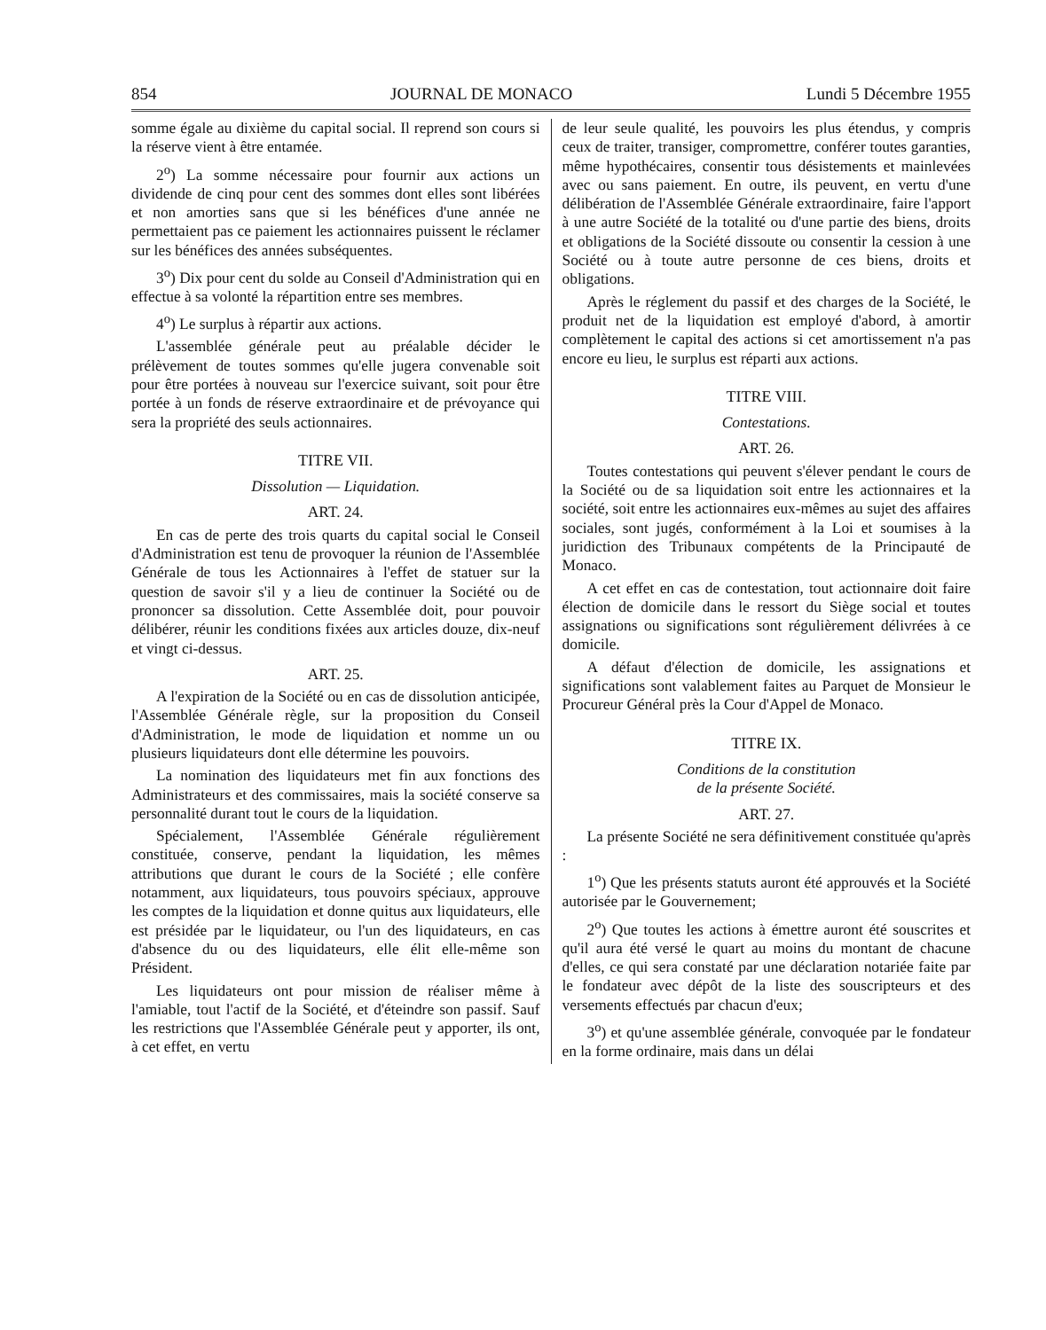854 JOURNAL DE MONACO Lundi 5 Décembre 1955
somme égale au dixième du capital social. Il reprend son cours si la réserve vient à être entamée.
2<sup>o</sup>) La somme nécessaire pour fournir aux actions un dividende de cinq pour cent des sommes dont elles sont libérées et non amorties sans que si les bénéfices d'une année ne permettaient pas ce paiement les actionnaires puissent le réclamer sur les bénéfices des années subséquentes.
3<sup>o</sup>) Dix pour cent du solde au Conseil d'Administration qui en effectue à sa volonté la répartition entre ses membres.
4<sup>o</sup>) Le surplus à répartir aux actions.
L'assemblée générale peut au préalable décider le prélèvement de toutes sommes qu'elle jugera convenable soit pour être portées à nouveau sur l'exercice suivant, soit pour être portée à un fonds de réserve extraordinaire et de prévoyance qui sera la propriété des seuls actionnaires.
TITRE VII.
Dissolution — Liquidation.
ART. 24.
En cas de perte des trois quarts du capital social le Conseil d'Administration est tenu de provoquer la réunion de l'Assemblée Générale de tous les Actionnaires à l'effet de statuer sur la question de savoir s'il y a lieu de continuer la Société ou de prononcer sa dissolution. Cette Assemblée doit, pour pouvoir délibérer, réunir les conditions fixées aux articles douze, dix-neuf et vingt ci-dessus.
ART. 25.
A l'expiration de la Société ou en cas de dissolution anticipée, l'Assemblée Générale règle, sur la proposition du Conseil d'Administration, le mode de liquidation et nomme un ou plusieurs liquidateurs dont elle détermine les pouvoirs.
La nomination des liquidateurs met fin aux fonctions des Administrateurs et des commissaires, mais la société conserve sa personnalité durant tout le cours de la liquidation.
Spécialement, l'Assemblée Générale régulièrement constituée, conserve, pendant la liquidation, les mêmes attributions que durant le cours de la Société ; elle confère notamment, aux liquidateurs, tous pouvoirs spéciaux, approuve les comptes de la liquidation et donne quitus aux liquidateurs, elle est présidée par le liquidateur, ou l'un des liquidateurs, en cas d'absence du ou des liquidateurs, elle élit elle-même son Président.
Les liquidateurs ont pour mission de réaliser même à l'amiable, tout l'actif de la Société, et d'éteindre son passif. Sauf les restrictions que l'Assemblée Générale peut y apporter, ils ont, à cet effet, en vertu
de leur seule qualité, les pouvoirs les plus étendus, y compris ceux de traiter, transiger, compromettre, conférer toutes garanties, même hypothécaires, consentir tous désistements et mainlevées avec ou sans paiement. En outre, ils peuvent, en vertu d'une délibération de l'Assemblée Générale extraordinaire, faire l'apport à une autre Société de la totalité ou d'une partie des biens, droits et obligations de la Société dissoute ou consentir la cession à une Société ou à toute autre personne de ces biens, droits et obligations.
Après le réglement du passif et des charges de la Société, le produit net de la liquidation est employé d'abord, à amortir complètement le capital des actions si cet amortissement n'a pas encore eu lieu, le surplus est réparti aux actions.
TITRE VIII.
Contestations.
ART. 26.
Toutes contestations qui peuvent s'élever pendant le cours de la Société ou de sa liquidation soit entre les actionnaires et la société, soit entre les actionnaires eux-mêmes au sujet des affaires sociales, sont jugés, conformément à la Loi et soumises à la juridiction des Tribunaux compétents de la Principauté de Monaco.
A cet effet en cas de contestation, tout actionnaire doit faire élection de domicile dans le ressort du Siège social et toutes assignations ou significations sont régulièrement délivrées à ce domicile.
A défaut d'élection de domicile, les assignations et significations sont valablement faites au Parquet de Monsieur le Procureur Général près la Cour d'Appel de Monaco.
TITRE IX.
Conditions de la constitution
de la présente Société.
ART. 27.
La présente Société ne sera définitivement constituée qu'après :
1<sup>o</sup>) Que les présents statuts auront été approuvés et la Société autorisée par le Gouvernement;
2<sup>o</sup>) Que toutes les actions à émettre auront été souscrites et qu'il aura été versé le quart au moins du montant de chacune d'elles, ce qui sera constaté par une déclaration notariée faite par le fondateur avec dépôt de la liste des souscripteurs et des versements effectués par chacun d'eux;
3<sup>o</sup>) et qu'une assemblée générale, convoquée par le fondateur en la forme ordinaire, mais dans un délai